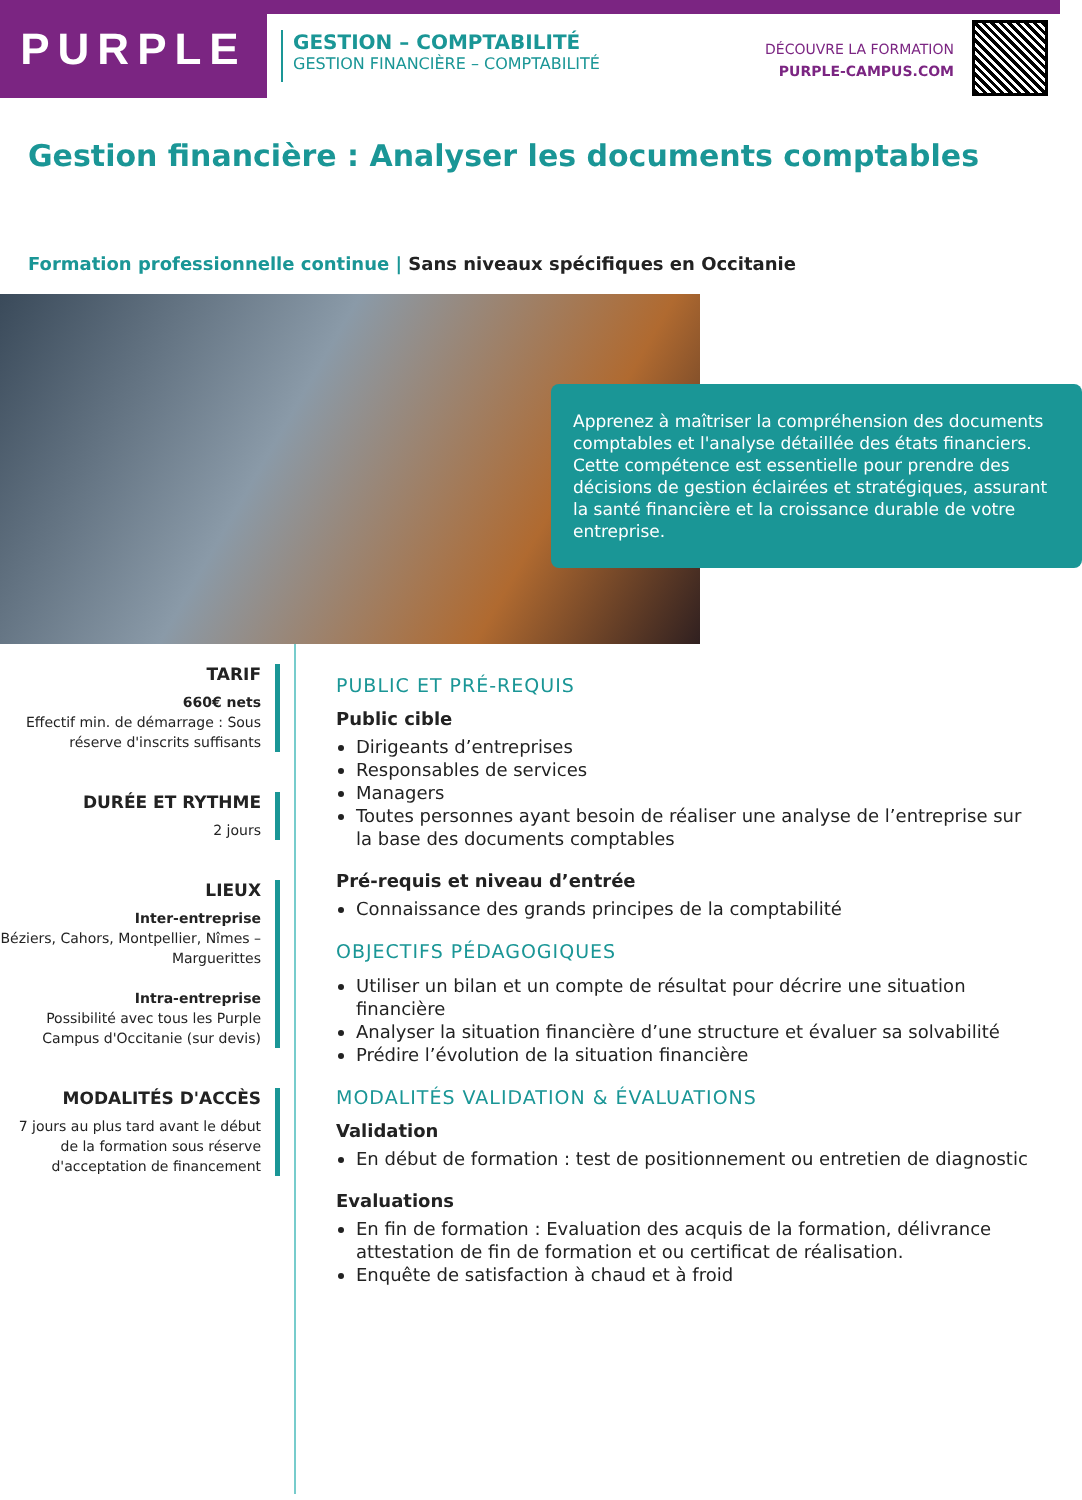PURPLE
GESTION – COMPTABILITÉ
GESTION FINANCIÈRE – COMPTABILITÉ
DÉCOUVRE LA FORMATION
PURPLE-CAMPUS.COM
Gestion financière : Analyser les documents comptables
Formation professionnelle continue | Sans niveaux spécifiques en Occitanie
Apprenez à maîtriser la compréhension des documents comptables et l'analyse détaillée des états financiers. Cette compétence est essentielle pour prendre des décisions de gestion éclairées et stratégiques, assurant la santé financière et la croissance durable de votre entreprise.
TARIF
660€ nets
Effectif min. de démarrage : Sous réserve d'inscrits suffisants
DURÉE ET RYTHME
2 jours
LIEUX
Inter-entreprise
Béziers, Cahors, Montpellier, Nîmes – Marguerittes
Intra-entreprise
Possibilité avec tous les Purple Campus d'Occitanie (sur devis)
MODALITÉS D'ACCÈS
7 jours au plus tard avant le début de la formation sous réserve d'acceptation de financement
PUBLIC ET PRÉ-REQUIS
Public cible
Dirigeants d’entreprises
Responsables de services
Managers
Toutes personnes ayant besoin de réaliser une analyse de l’entreprise sur la base des documents comptables
Pré-requis et niveau d’entrée
Connaissance des grands principes de la comptabilité
OBJECTIFS PÉDAGOGIQUES
Utiliser un bilan et un compte de résultat pour décrire une situation financière
Analyser la situation financière d’une structure et évaluer sa solvabilité
Prédire l’évolution de la situation financière
MODALITÉS VALIDATION & ÉVALUATIONS
Validation
En début de formation : test de positionnement ou entretien de diagnostic
Evaluations
En fin de formation : Evaluation des acquis de la formation, délivrance attestation de fin de formation et ou certificat de réalisation.
Enquête de satisfaction à chaud et à froid